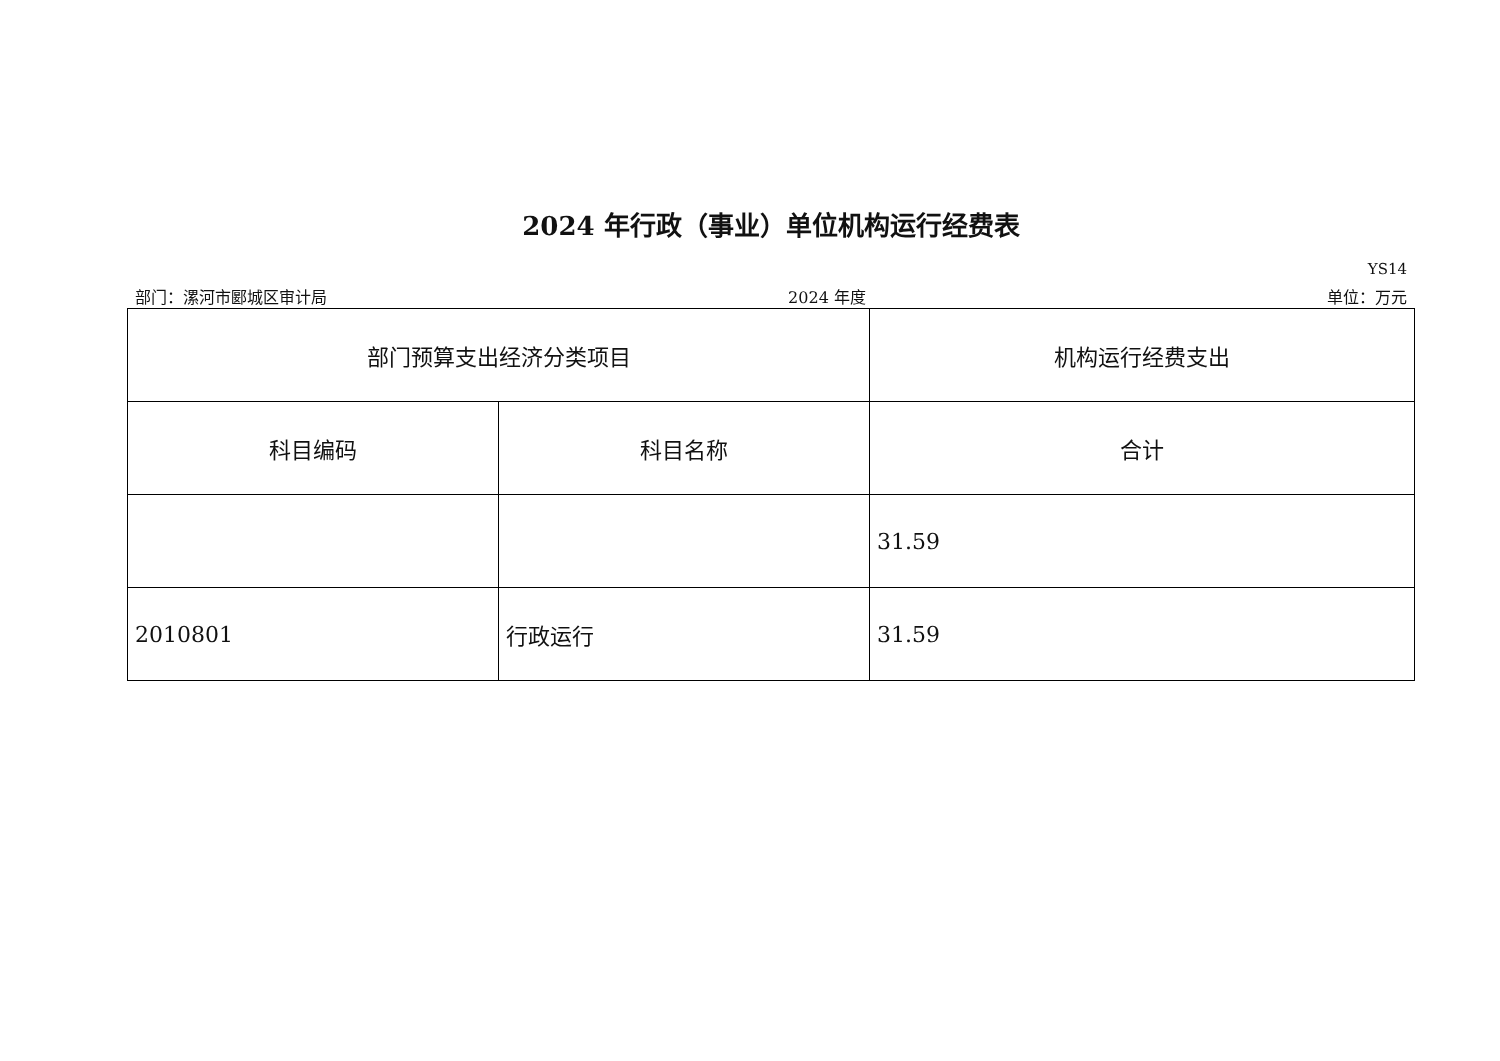2024 年行政（事业）单位机构运行经费表
YS14
部门：漯河市郾城区审计局 2024 年度 单位：万元
| 部门预算支出经济分类项目 | | 机构运行经费支出 |
| --- | --- | --- |
| 科目编码 | 科目名称 | 合计 |
| | | 31.59 |
| 2010801 | 行政运行 | 31.59 |